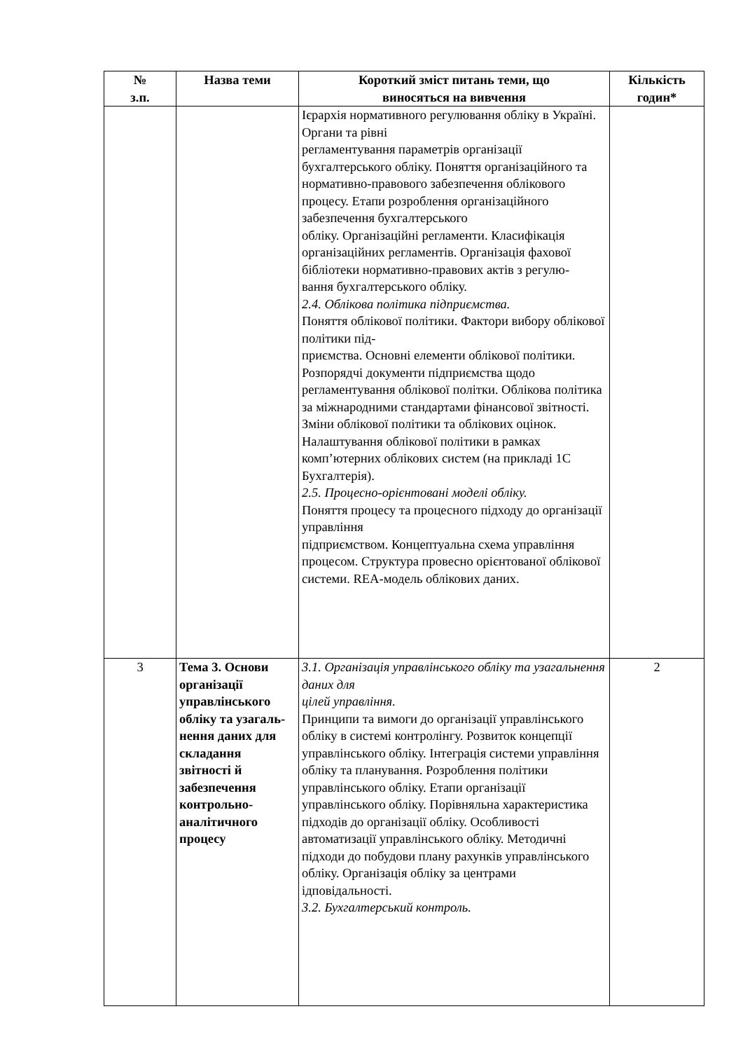| № з.п. | Назва теми | Короткий зміст питань теми, що виносяться на вивчення | Кількість годин* |
| --- | --- | --- | --- |
| | | Ієрархія нормативного регулювання обліку в Україні. Органи та рівні регламентування параметрів організації бухгалтерського обліку. Поняття організаційного та нормативно-правового забезпечення облікового процесу. Етапи розроблення організаційного забезпечення бухгалтерського обліку. Організаційні регламенти. Класифікація організаційних регламентів. Організація фахової бібліотеки нормативно-правових актів з регулю- вання бухгалтерського обліку. 2.4. Облікова політика підприємства. Поняття облікової політики. Фактори вибору облікової політики під- приємства. Основні елементи облікової політики. Розпорядчі документи підприємства щодо регламентування облікової політки. Облікова політика за міжнародними стандартами фінансової звітності. Зміни облікової політики та облікових оцінок. Налаштування облікової політики в рамках комп’ютерних облікових систем (на прикладі 1С Бухгалтерія). 2.5. Процесно-орієнтовані моделі обліку. Поняття процесу та процесного підходу до організації управління підприємством. Концептуальна схема управління процесом. Структура провесно орієнтованої облікової системи. REA-модель облікових даних. | |
| 3 | Тема 3. Основи організації управлінського обліку та узагаль- нення даних для складання звітності й забезпечення контрольно-аналітичного процесу | 3.1. Організація управлінського обліку та узагальнення даних для цілей управління. Принципи та вимоги до організації управлінського обліку в системі контролінгу. Розвиток концепції управлінського обліку. Інтеграція системи управління обліку та планування. Розроблення політики управлінського обліку. Етапи організації управлінського обліку. Порівняльна характеристика підходів до організації обліку. Особливості автоматизації управлінського обліку. Методичні підходи до побудови плану рахунків управлінського обліку. Організація обліку за центрами ідповідальності. 3.2. Бухгалтерський контроль. | 2 |